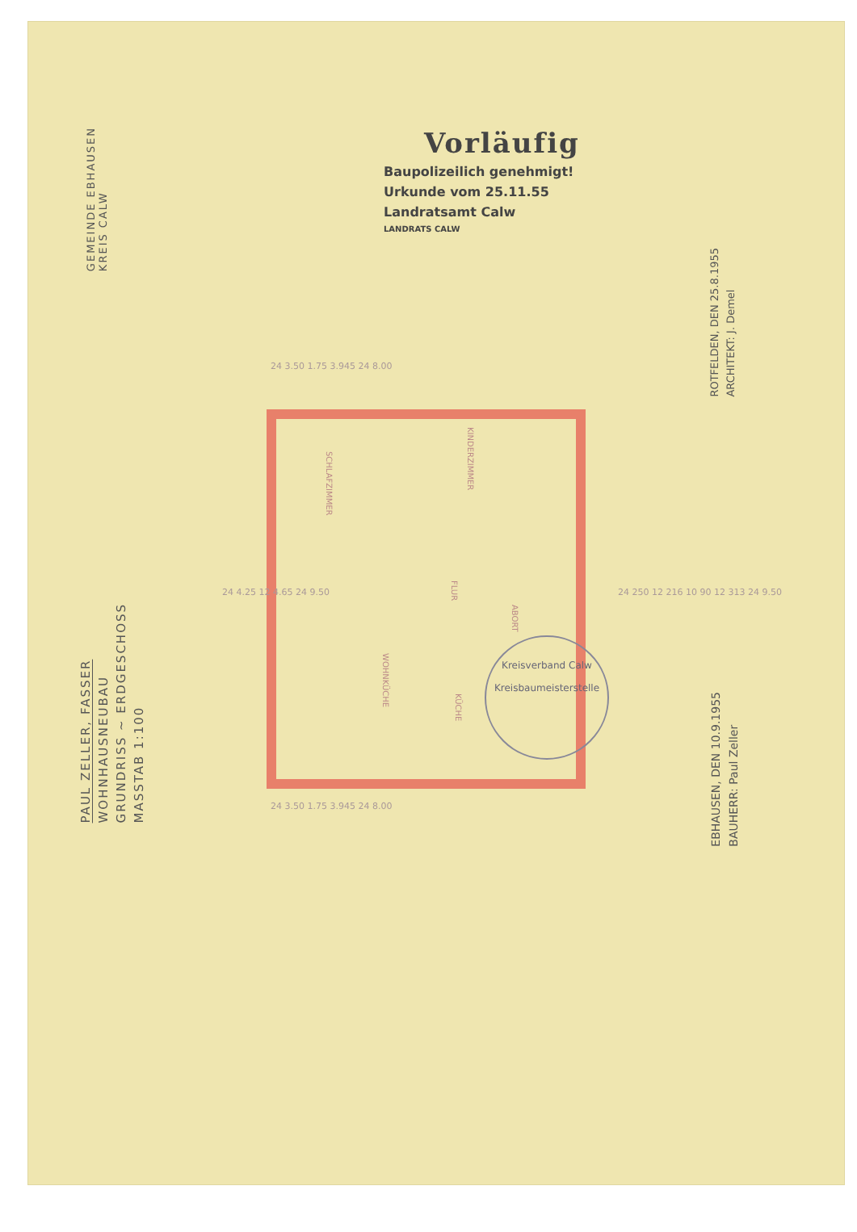GEMEINDE EBHAUSEN
KREIS CALW
Vorläufig
Baupolizeilich genehmigt!
Urkunde vom 25.11.55
Landratsamt Calw
LANDRATS CALW
ROTFELDEN, DEN 25.8.1955
ARCHITEKT: J. Demel
SCHLAFZIMMER
KINDERZIMMER
FLUR
ABORT
WOHNKÜCHE
KÜCHE
24 3.50 1.75 3.945 24 8.00
24 3.50 1.75 3.945 24 8.00
24 4.25 12 4.65 24 9.50
24 250 12 216 10 90 12 313 24 9.50
PAUL ZELLER, FASSER
WOHNHAUSNEUBAU
GRUNDRISS ~ ERDGESCHOSS
MASSTAB 1:100
EBHAUSEN, DEN 10.9.1955
BAUHERR: Paul Zeller
Kreisverband Calw
Kreisbaumeisterstelle